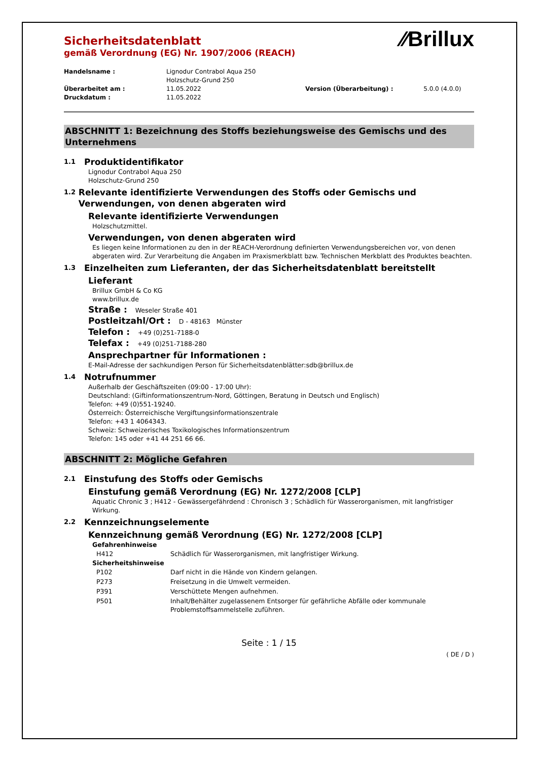⁄⁄Brillux
Sicherheitsdatenblatt
gemäß Verordnung (EG) Nr. 1907/2006 (REACH)
| Handelsname : | Lignodur Contrabol Aqua 250 Holzschutz-Grund 250 | | |
| Überarbeitet am : | 11.05.2022 | Version (Überarbeitung) : | 5.0.0 (4.0.0) |
| Druckdatum : | 11.05.2022 | | |
ABSCHNITT 1: Bezeichnung des Stoffs beziehungsweise des Gemischs und des Unternehmens
1.1 Produktidentifikator
Lignodur Contrabol Aqua 250
Holzschutz-Grund 250
1.2 Relevante identifizierte Verwendungen des Stoffs oder Gemischs und Verwendungen, von denen abgeraten wird
Relevante identifizierte Verwendungen
Holzschutzmittel.
Verwendungen, von denen abgeraten wird
Es liegen keine Informationen zu den in der REACH-Verordnung definierten Verwendungsbereichen vor, von denen abgeraten wird. Zur Verarbeitung die Angaben im Praxismerkblatt bzw. Technischen Merkblatt des Produktes beachten.
1.3 Einzelheiten zum Lieferanten, der das Sicherheitsdatenblatt bereitstellt
Lieferant
Brillux GmbH & Co KG
www.brillux.de
Straße : Weseler Straße 401
Postleitzahl/Ort : D - 48163 Münster
Telefon : +49 (0)251-7188-0
Telefax : +49 (0)251-7188-280
Ansprechpartner für Informationen :
E-Mail-Adresse der sachkundigen Person für Sicherheitsdatenblätter:sdb@brillux.de
1.4 Notrufnummer
Außerhalb der Geschäftszeiten (09:00 - 17:00 Uhr):
Deutschland: (Giftinformationszentrum-Nord, Göttingen, Beratung in Deutsch und Englisch)
Telefon: +49 (0)551-19240.
Österreich: Österreichische Vergiftungsinformationszentrale
Telefon: +43 1 4064343.
Schweiz: Schweizerisches Toxikologisches Informationszentrum
Telefon: 145 oder +41 44 251 66 66.
ABSCHNITT 2: Mögliche Gefahren
2.1 Einstufung des Stoffs oder Gemischs
Einstufung gemäß Verordnung (EG) Nr. 1272/2008 [CLP]
Aquatic Chronic 3 ; H412 - Gewässergefährdend : Chronisch 3 ; Schädlich für Wasserorganismen, mit langfristiger Wirkung.
2.2 Kennzeichnungselemente
Kennzeichnung gemäß Verordnung (EG) Nr. 1272/2008 [CLP]
Gefahrenhinweise
| H412 | Schädlich für Wasserorganismen, mit langfristiger Wirkung. |
Sicherheitshinweise
| P102 | Darf nicht in die Hände von Kindern gelangen. |
| P273 | Freisetzung in die Umwelt vermeiden. |
| P391 | Verschüttete Mengen aufnehmen. |
| P501 | Inhalt/Behälter zugelassenem Entsorger für gefährliche Abfälle oder kommunale Problemstoffsammelstelle zuführen. |
Seite : 1 / 15
( DE / D )